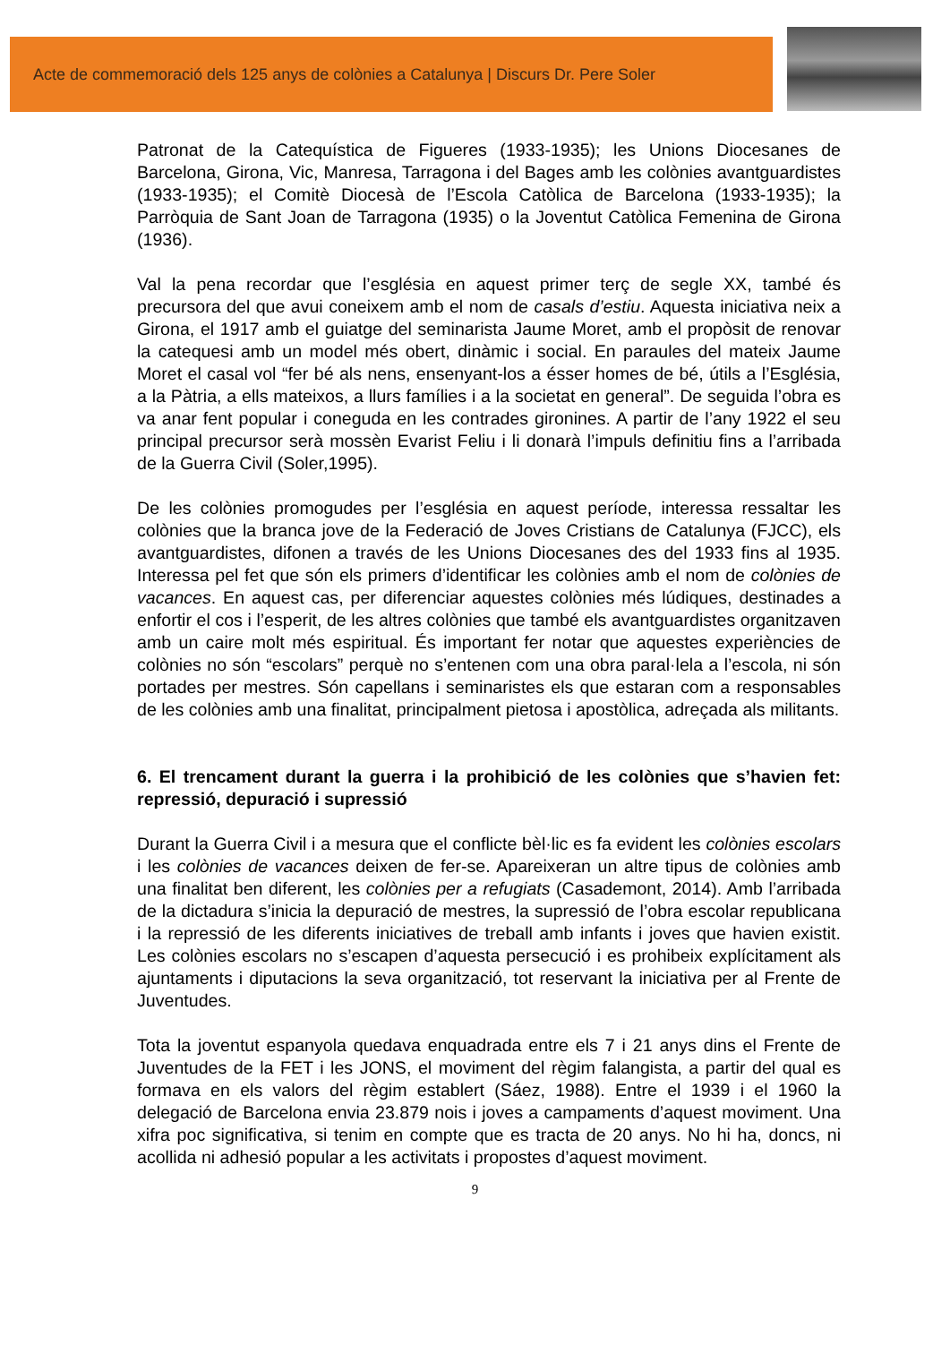Acte de commemoració dels 125 anys de colònies a Catalunya | Discurs Dr. Pere Soler
Patronat de la Catequística de Figueres (1933-1935); les Unions Diocesanes de Barcelona, Girona, Vic, Manresa, Tarragona i del Bages amb les colònies avantguardistes (1933-1935); el Comitè Diocesà de l’Escola Catòlica de Barcelona (1933-1935); la Parròquia de Sant Joan de Tarragona (1935) o la Joventut Catòlica Femenina de Girona (1936).
Val la pena recordar que l’església en aquest primer terç de segle XX, també és precursora del que avui coneixem amb el nom de casals d’estiu. Aquesta iniciativa neix a Girona, el 1917 amb el guiatge del seminarista Jaume Moret, amb el propòsit de renovar la catequesi amb un model més obert, dinàmic i social. En paraules del mateix Jaume Moret el casal vol “fer bé als nens, ensenyant-los a ésser homes de bé, útils a l’Església, a la Pàtria, a ells mateixos, a llurs famílies i a la societat en general”. De seguida l’obra es va anar fent popular i coneguda en les contrades gironines. A partir de l’any 1922 el seu principal precursor serà mossèn Evarist Feliu i li donarà l’impuls definitiu fins a l’arribada de la Guerra Civil (Soler,1995).
De les colònies promogudes per l’església en aquest període, interessa ressaltar les colònies que la branca jove de la Federació de Joves Cristians de Catalunya (FJCC), els avantguardistes, difonen a través de les Unions Diocesanes des del 1933 fins al 1935. Interessa pel fet que són els primers d’identificar les colònies amb el nom de colònies de vacances. En aquest cas, per diferenciar aquestes colònies més lúdiques, destinades a enfortir el cos i l’esperit, de les altres colònies que també els avantguardistes organitzaven amb un caire molt més espiritual. És important fer notar que aquestes experiències de colònies no són “escolars” perquè no s’entenen com una obra paral·lela a l’escola, ni són portades per mestres. Són capellans i seminaristes els que estaran com a responsables de les colònies amb una finalitat, principalment pietosa i apostòlica, adreçada als militants.
6. El trencament durant la guerra i la prohibició de les colònies que s’havien fet: repressió, depuració i supressió
Durant la Guerra Civil i a mesura que el conflicte bèl·lic es fa evident les colònies escolars i les colònies de vacances deixen de fer-se. Apareixeran un altre tipus de colònies amb una finalitat ben diferent, les colònies per a refugiats (Casademont, 2014). Amb l’arribada de la dictadura s’inicia la depuració de mestres, la supressió de l’obra escolar republicana i la repressió de les diferents iniciatives de treball amb infants i joves que havien existit. Les colònies escolars no s’escapen d’aquesta persecució i es prohibeix explícitament als ajuntaments i diputacions la seva organització, tot reservant la iniciativa per al Frente de Juventudes.
Tota la joventut espanyola quedava enquadrada entre els 7 i 21 anys dins el Frente de Juventudes de la FET i les JONS, el moviment del règim falangista, a partir del qual es formava en els valors del règim establert (Sáez, 1988). Entre el 1939 i el 1960 la delegació de Barcelona envia 23.879 nois i joves a campaments d’aquest moviment. Una xifra poc significativa, si tenim en compte que es tracta de 20 anys. No hi ha, doncs, ni acollida ni adhesió popular a les activitats i propostes d’aquest moviment.
9